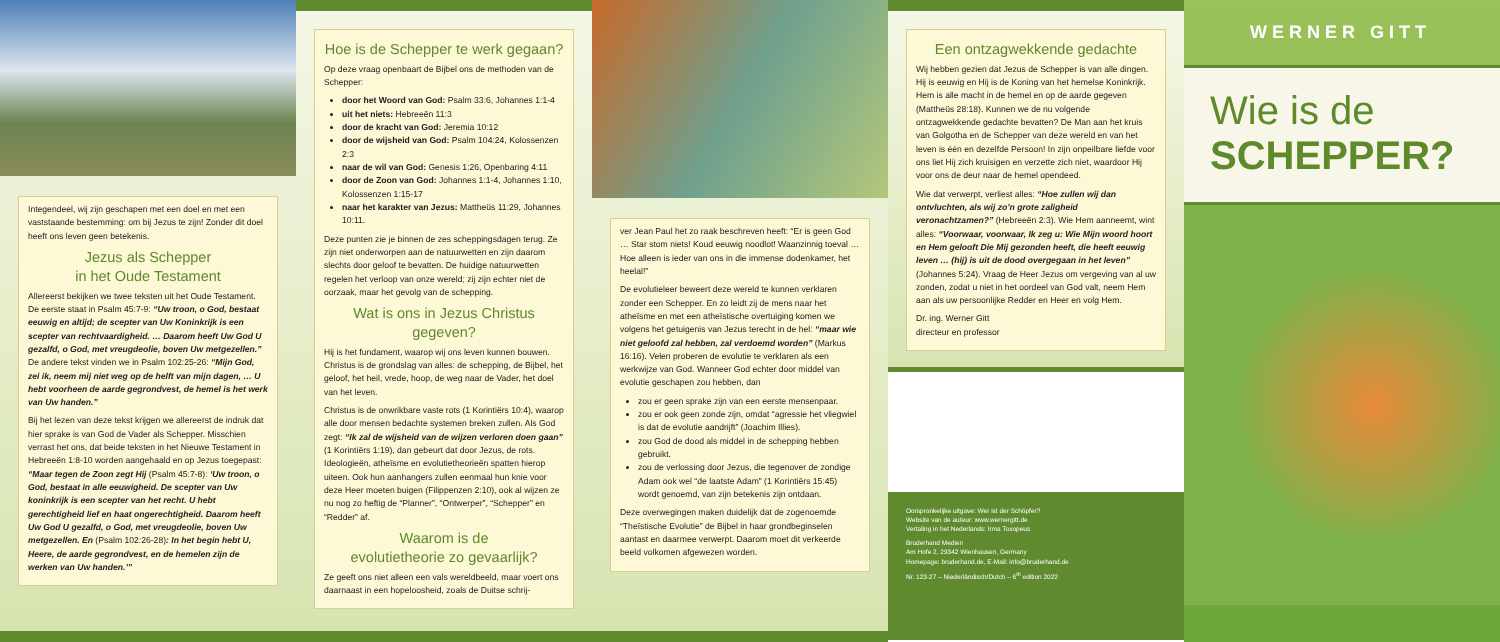Integendeel, wij zijn geschapen met een doel en met een vaststaande bestemming: om bij Jezus te zijn! Zonder dit doel heeft ons leven geen betekenis.
Jezus als Schepper
in het Oude Testament
Allereerst bekijken we twee teksten uit het Oude Testament. De eerste staat in Psalm 45:7-9: “Uw troon, o God, bestaat eeuwig en altijd; de scepter van Uw Koninkrijk is een scepter van rechtvaardigheid. … Daarom heeft Uw God U gezalfd, o God, met vreugdeolie, boven Uw metgezellen.” De andere tekst vinden we in Psalm 102:25-26: “Mijn God, zei ik, neem mij niet weg op de helft van mijn dagen, … U hebt voorheen de aarde gegrondvest, de hemel is het werk van Uw handen.”
Bij het lezen van deze tekst krijgen we allereerst de indruk dat hier sprake is van God de Vader als Schepper. Misschien verrast het ons, dat beide teksten in het Nieuwe Testament in Hebreeën 1:8-10 worden aangehaald en op Jezus toegepast: “Maar tegen de Zoon zegt Hij (Psalm 45:7-8): ‘Uw troon, o God, bestaat in alle eeuwigheid. De scepter van Uw koninkrijk is een scepter van het recht. U hebt gerechtigheid lief en haat ongerechtigheid. Daarom heeft Uw God U gezalfd, o God, met vreugdeolie, boven Uw metgezellen. En (Psalm 102:26-28): In het begin hebt U, Heere, de aarde gegrondvest, en de hemelen zijn de werken van Uw handen.’”
Hoe is de Schepper te werk gegaan?
Op deze vraag openbaart de Bijbel ons de methoden van de Schepper:
door het Woord van God: Psalm 33:6, Johannes 1:1-4
uit het niets: Hebreeën 11:3
door de kracht van God: Jeremia 10:12
door de wijsheid van God: Psalm 104:24, Kolossenzen 2:3
naar de wil van God: Genesis 1:26, Openbaring 4:11
door de Zoon van God: Johannes 1:1-4, Johannes 1:10, Kolossenzen 1:15-17
naar het karakter van Jezus: Mattheüs 11:29, Johannes 10:11.
Deze punten zie je binnen de zes scheppingsdagen terug. Ze zijn niet onderworpen aan de natuurwetten en zijn daarom slechts door geloof te bevatten. De huidige natuurwetten regelen het verloop van onze wereld; zij zijn echter niet de oorzaak, maar het gevolg van de schepping.
Wat is ons in Jezus Christus gegeven?
Hij is het fundament, waarop wij ons leven kunnen bouwen. Christus is de grondslag van alles: de schepping, de Bijbel, het geloof, het heil, vrede, hoop, de weg naar de Vader, het doel van het leven.
Christus is de onwrikbare vaste rots (1 Korintiërs 10:4), waarop alle door mensen bedachte systemen breken zullen. Als God zegt: “Ik zal de wijsheid van de wijzen verloren doen gaan” (1 Korintiërs 1:19), dan gebeurt dat door Jezus, de rots. Ideologieën, atheïsme en evolutietheorieën spatten hierop uiteen. Ook hun aanhangers zullen eenmaal hun knie voor deze Heer moeten buigen (Filippenzen 2:10), ook al wijzen ze nu nog zo heftig de “Planner”, “Ontwerper”, “Schepper” en “Redder” af.
Waarom is de
evolutietheorie zo gevaarlijk?
Ze geeft ons niet alleen een vals wereldbeeld, maar voert ons daarnaast in een hopeloosheid, zoals de Duitse schrij-
ver Jean Paul het zo raak beschreven heeft: “Er is geen God … Star stom niets! Koud eeuwig noodlot! Waanzinnig toeval … Hoe alleen is ieder van ons in die immense dodenkamer, het heelal!”
De evolutieleer beweert deze wereld te kunnen verklaren zonder een Schepper. En zo leidt zij de mens naar het atheïsme en met een atheïstische overtuiging komen we volgens het getuigenis van Jezus terecht in de hel: “maar wie niet geloofd zal hebben, zal verdoemd worden” (Markus 16:16). Velen proberen de evolutie te verklaren als een werkwijze van God. Wanneer God echter door middel van evolutie geschapen zou hebben, dan
zou er geen sprake zijn van een eerste mensenpaar.
zou er ook geen zonde zijn, omdat “agressie het vliegwiel is dat de evolutie aandrijft” (Joachim Illies).
zou God de dood als middel in de schepping hebben gebruikt.
zou de verlossing door Jezus, die tegenover de zondige Adam ook wel “de laatste Adam” (1 Korintiërs 15:45) wordt genoemd, van zijn betekenis zijn ontdaan.
Deze overwegingen maken duidelijk dat de zogenoemde “Theïstische Evolutie” de Bijbel in haar grondbeginselen aantast en daarmee verwerpt. Daarom moet dit verkeerde beeld volkomen afgewezen worden.
Een ontzagwekkende gedachte
Wij hebben gezien dat Jezus de Schepper is van alle dingen. Hij is eeuwig en Hij is de Koning van het hemelse Koninkrijk. Hem is alle macht in de hemel en op de aarde gegeven (Mattheüs 28:18). Kunnen we de nu volgende ontzagwekkende gedachte bevatten? De Man aan het kruis van Golgotha en de Schepper van deze wereld en van het leven is één en dezelfde Persoon! In zijn onpeilbare liefde voor ons liet Hij zich kruisigen en verzette zich niet, waardoor Hij voor ons de deur naar de hemel opendeed.
Wie dat verwerpt, verliest alles: “Hoe zullen wij dan ontvluchten, als wij zo’n grote zaligheid veronachtzamen?” (Hebreeën 2:3). Wie Hem aanneemt, wint alles: “Voorwaar, voorwaar, Ik zeg u: Wie Mijn woord hoort en Hem gelooft Die Mij gezonden heeft, die heeft eeuwig leven … (hij) is uit de dood overgegaan in het leven” (Johannes 5:24). Vraag de Heer Jezus om vergeving van al uw zonden, zodat u niet in het oordeel van God valt, neem Hem aan als uw persoonlijke Redder en Heer en volg Hem.
Dr. ing. Werner Gitt
directeur en professor
Oorspronkelijke uitgave: Wer ist der Schöpfer?
Website van de auteur: www.wernergitt.de
Vertaling in het Nederlands: Irma Toxopeus
Bruderhand Medien
Am Hofe 2, 29342 Wienhausen, Germany
Homepage: bruderhand.de, E-Mail: info@bruderhand.de
Nr. 123-27 – Niederländisch/Dutch – 6<sup>th</sup> edition 2022
WERNER GITT
Wie is de
SCHEPPER?